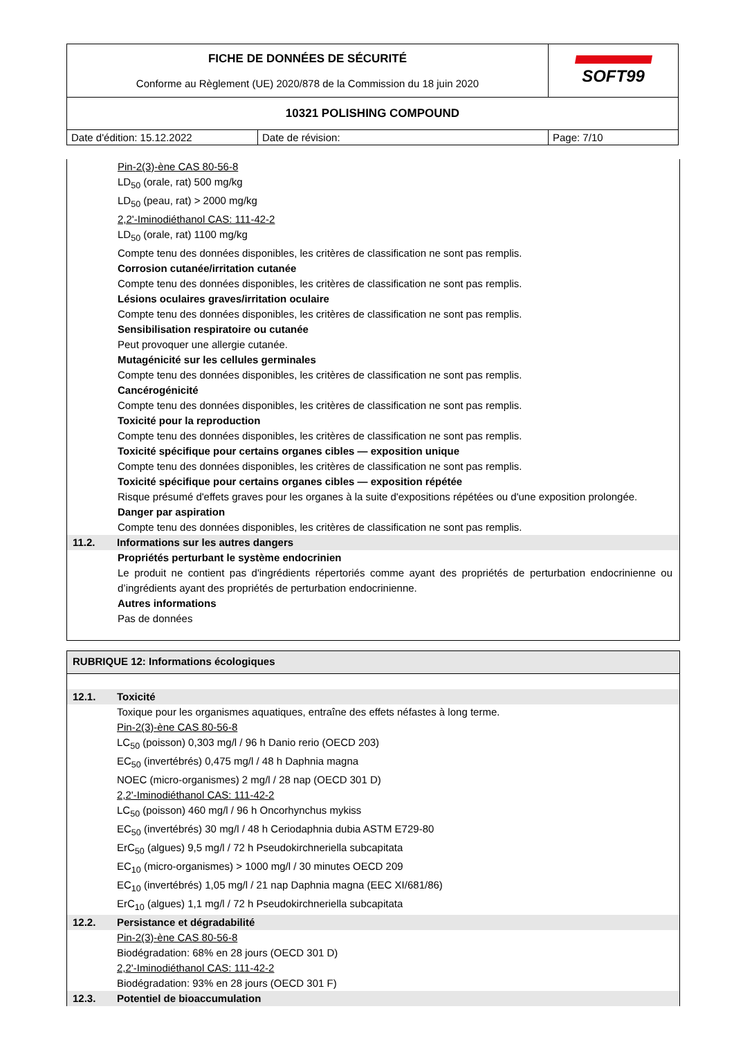| FICHE DE DONNÉES DE SÉCURITÉ Conforme au Règlement (UE) 2020/878 de la Commission du 18 juin 2020 | | SOFT99 |
| 10321 POLISHING COMPOUND | | |
| Date d'édition: 15.12.2022 | Date de révision: | Page: 7/10 |
Pin-2(3)-ène CAS 80-56-8
LD<sub>50</sub> (orale, rat) 500 mg/kg
LD<sub>50</sub> (peau, rat) > 2000 mg/kg
2,2'-Iminodiéthanol CAS: 111-42-2
LD<sub>50</sub> (orale, rat) 1100 mg/kg
Compte tenu des données disponibles, les critères de classification ne sont pas remplis.
Corrosion cutanée/irritation cutanée
Compte tenu des données disponibles, les critères de classification ne sont pas remplis.
Lésions oculaires graves/irritation oculaire
Compte tenu des données disponibles, les critères de classification ne sont pas remplis.
Sensibilisation respiratoire ou cutanée
Peut provoquer une allergie cutanée.
Mutagénicité sur les cellules germinales
Compte tenu des données disponibles, les critères de classification ne sont pas remplis.
Cancérogénicité
Compte tenu des données disponibles, les critères de classification ne sont pas remplis.
Toxicité pour la reproduction
Compte tenu des données disponibles, les critères de classification ne sont pas remplis.
Toxicité spécifique pour certains organes cibles — exposition unique
Compte tenu des données disponibles, les critères de classification ne sont pas remplis.
Toxicité spécifique pour certains organes cibles — exposition répétée
Risque présumé d'effets graves pour les organes à la suite d'expositions répétées ou d'une exposition prolongée.
Danger par aspiration
Compte tenu des données disponibles, les critères de classification ne sont pas remplis.
11.2. Informations sur les autres dangers
Propriétés perturbant le système endocrinien
Le produit ne contient pas d'ingrédients répertoriés comme ayant des propriétés de perturbation endocrinienne ou d’ingrédients ayant des propriétés de perturbation endocrinienne.
Autres informations
Pas de données
RUBRIQUE 12: Informations écologiques
12.1. Toxicité
Toxique pour les organismes aquatiques, entraîne des effets néfastes à long terme.
Pin-2(3)-ène CAS 80-56-8
LC<sub>50</sub> (poisson) 0,303 mg/l / 96 h Danio rerio (OECD 203)
EC<sub>50</sub> (invertébrés) 0,475 mg/l / 48 h Daphnia magna
NOEC (micro-organismes) 2 mg/l / 28 nap (OECD 301 D)
2,2'-Iminodiéthanol CAS: 111-42-2
LC<sub>50</sub> (poisson) 460 mg/l / 96 h Oncorhynchus mykiss
EC<sub>50</sub> (invertébrés) 30 mg/l / 48 h Ceriodaphnia dubia ASTM E729-80
ErC<sub>50</sub> (algues) 9,5 mg/l / 72 h Pseudokirchneriella subcapitata
EC<sub>10</sub> (micro-organismes) > 1000 mg/l / 30 minutes OECD 209
EC<sub>10</sub> (invertébrés) 1,05 mg/l / 21 nap Daphnia magna (EEC XI/681/86)
ErC<sub>10</sub> (algues) 1,1 mg/l / 72 h Pseudokirchneriella subcapitata
12.2. Persistance et dégradabilité
Pin-2(3)-ène CAS 80-56-8
Biodégradation: 68% en 28 jours (OECD 301 D)
2,2'-Iminodiéthanol CAS: 111-42-2
Biodégradation: 93% en 28 jours (OECD 301 F)
12.3. Potentiel de bioaccumulation